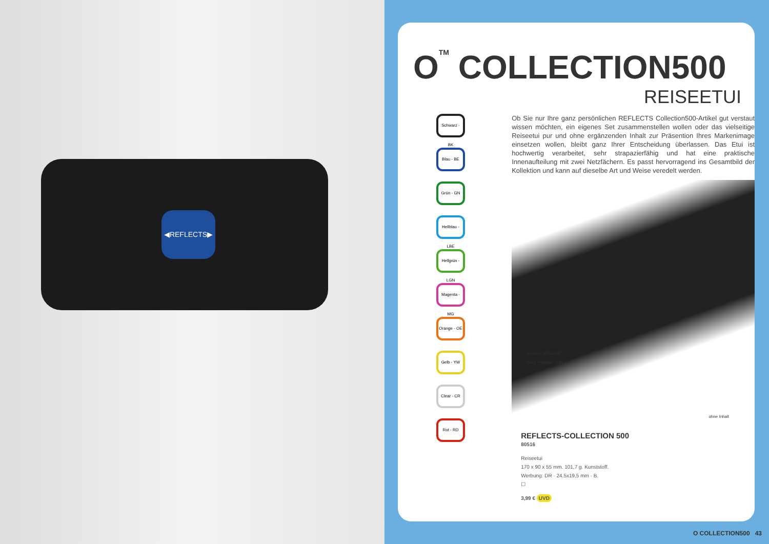◀REFLECTS▶
OTM COLLECTION500
REISEETUI
Schwarz - BK
Blau - BE
Grün - GN
Hellblau - LBE
Hellgrün - LGN
Magenta - MG
Orange - OE
Gelb - YW
Clear - CR
Rot - RD
Ob Sie nur Ihre ganz persönlichen REFLECTS Collection500-Artikel gut verstaut wissen möchten, ein eigenes Set zusammenstellen wollen oder das vielseitige Reiseetui pur und ohne ergänzenden Inhalt zur Präsention Ihres Markenimage einsetzen wollen, bleibt ganz Ihrer Entscheidung überlassen. Das Etui ist hochwertig verarbeitet, sehr strapazierfähig und hat eine praktische Innenaufteilung mit zwei Netzfächern. Es passt hervorragend ins Gesamtbild der Kollektion und kann auf dieselbe Art und Weise veredelt werden.
schwarz 80516-BK
Ring: Hellblau - LBE
ohne Inhalt
REFLECTS-COLLECTION 500
80516
Reiseetui
170 x 90 x 55 mm. 101,7 g. Kunststoff.
Werbung: DR · 24,5x19,5 mm · B.
☐
3,99 € UVD
O COLLECTION500 43